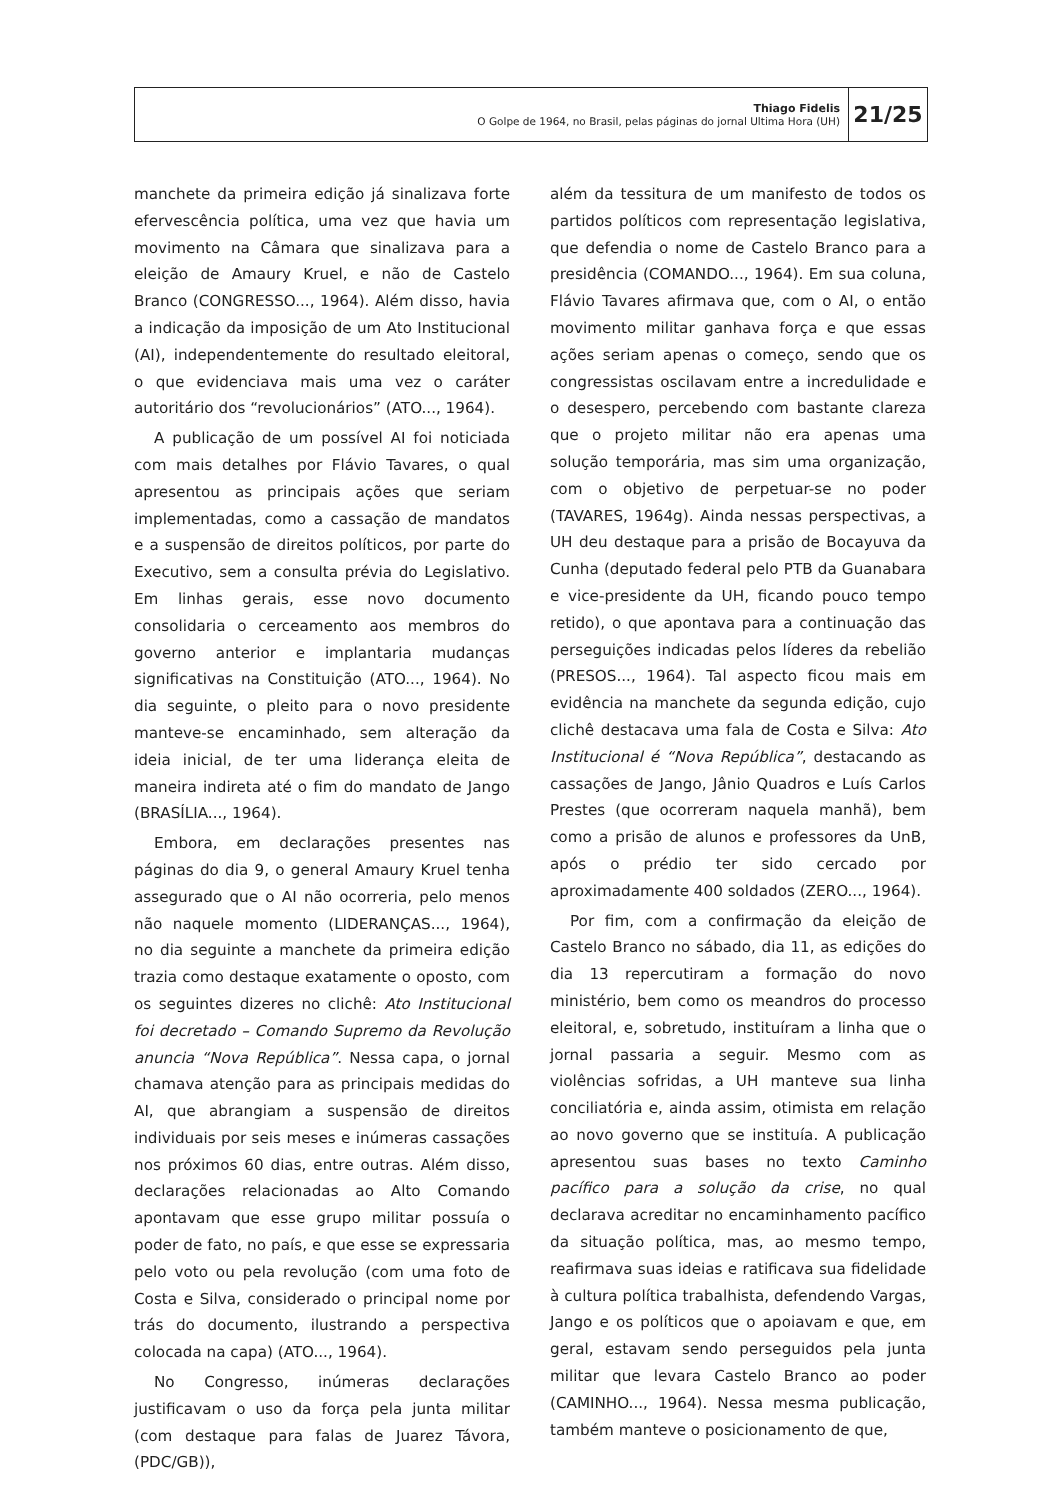Thiago Fidelis
O Golpe de 1964, no Brasil, pelas páginas do jornal Ultima Hora (UH)
21/25
manchete da primeira edição já sinalizava forte efervescência política, uma vez que havia um movimento na Câmara que sinalizava para a eleição de Amaury Kruel, e não de Castelo Branco (CONGRESSO..., 1964). Além disso, havia a indicação da imposição de um Ato Institucional (AI), independentemente do resultado eleitoral, o que evidenciava mais uma vez o caráter autoritário dos “revolucionários” (ATO..., 1964).
A publicação de um possível AI foi noticiada com mais detalhes por Flávio Tavares, o qual apresentou as principais ações que seriam implementadas, como a cassação de mandatos e a suspensão de direitos políticos, por parte do Executivo, sem a consulta prévia do Legislativo. Em linhas gerais, esse novo documento consolidaria o cerceamento aos membros do governo anterior e implantaria mudanças significativas na Constituição (ATO..., 1964). No dia seguinte, o pleito para o novo presidente manteve-se encaminhado, sem alteração da ideia inicial, de ter uma liderança eleita de maneira indireta até o fim do mandato de Jango (BRASÍLIA..., 1964).
Embora, em declarações presentes nas páginas do dia 9, o general Amaury Kruel tenha assegurado que o AI não ocorreria, pelo menos não naquele momento (LIDERANÇAS..., 1964), no dia seguinte a manchete da primeira edição trazia como destaque exatamente o oposto, com os seguintes dizeres no clichê: Ato Institucional foi decretado – Comando Supremo da Revolução anuncia “Nova República”. Nessa capa, o jornal chamava atenção para as principais medidas do AI, que abrangiam a suspensão de direitos individuais por seis meses e inúmeras cassações nos próximos 60 dias, entre outras. Além disso, declarações relacionadas ao Alto Comando apontavam que esse grupo militar possuía o poder de fato, no país, e que esse se expressaria pelo voto ou pela revolução (com uma foto de Costa e Silva, considerado o principal nome por trás do documento, ilustrando a perspectiva colocada na capa) (ATO..., 1964).
No Congresso, inúmeras declarações justificavam o uso da força pela junta militar (com destaque para falas de Juarez Távora, (PDC/GB)),
além da tessitura de um manifesto de todos os partidos políticos com representação legislativa, que defendia o nome de Castelo Branco para a presidência (COMANDO..., 1964). Em sua coluna, Flávio Tavares afirmava que, com o AI, o então movimento militar ganhava força e que essas ações seriam apenas o começo, sendo que os congressistas oscilavam entre a incredulidade e o desespero, percebendo com bastante clareza que o projeto militar não era apenas uma solução temporária, mas sim uma organização, com o objetivo de perpetuar-se no poder (TAVARES, 1964g). Ainda nessas perspectivas, a UH deu destaque para a prisão de Bocayuva da Cunha (deputado federal pelo PTB da Guanabara e vice-presidente da UH, ficando pouco tempo retido), o que apontava para a continuação das perseguições indicadas pelos líderes da rebelião (PRESOS..., 1964). Tal aspecto ficou mais em evidência na manchete da segunda edição, cujo clichê destacava uma fala de Costa e Silva: Ato Institucional é “Nova República”, destacando as cassações de Jango, Jânio Quadros e Luís Carlos Prestes (que ocorreram naquela manhã), bem como a prisão de alunos e professores da UnB, após o prédio ter sido cercado por aproximadamente 400 soldados (ZERO..., 1964).
Por fim, com a confirmação da eleição de Castelo Branco no sábado, dia 11, as edições do dia 13 repercutiram a formação do novo ministério, bem como os meandros do processo eleitoral, e, sobretudo, instituíram a linha que o jornal passaria a seguir. Mesmo com as violências sofridas, a UH manteve sua linha conciliatória e, ainda assim, otimista em relação ao novo governo que se instituía. A publicação apresentou suas bases no texto Caminho pacífico para a solução da crise, no qual declarava acreditar no encaminhamento pacífico da situação política, mas, ao mesmo tempo, reafirmava suas ideias e ratificava sua fidelidade à cultura política trabalhista, defendendo Vargas, Jango e os políticos que o apoiavam e que, em geral, estavam sendo perseguidos pela junta militar que levara Castelo Branco ao poder (CAMINHO..., 1964). Nessa mesma publicação, também manteve o posicionamento de que,